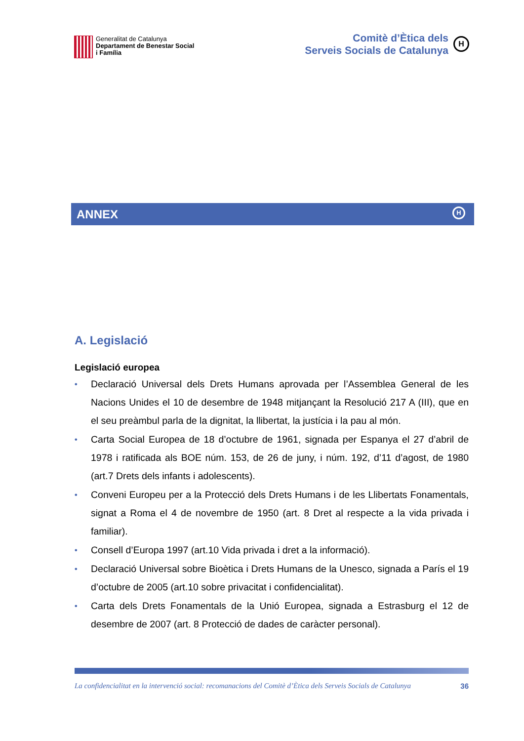Generalitat de Catalunya
Departament de Benestar Social
i Família
Comitè d’Ètica dels
Serveis Socials de Catalunya
H
ANNEX
H
A. Legislació
Legislació europea
• Declaració Universal dels Drets Humans aprovada per l’Assemblea General de les Nacions Unides el 10 de desembre de 1948 mitjançant la Resolució 217 A (III), que en el seu preàmbul parla de la dignitat, la llibertat, la justícia i la pau al món.
• Carta Social Europea de 18 d’octubre de 1961, signada per Espanya el 27 d’abril de 1978 i ratificada als BOE núm. 153, de 26 de juny, i núm. 192, d’11 d’agost, de 1980 (art.7 Drets dels infants i adolescents).
• Conveni Europeu per a la Protecció dels Drets Humans i de les Llibertats Fonamentals, signat a Roma el 4 de novembre de 1950 (art. 8 Dret al respecte a la vida privada i familiar).
• Consell d’Europa 1997 (art.10 Vida privada i dret a la informació).
• Declaració Universal sobre Bioètica i Drets Humans de la Unesco, signada a París el 19 d’octubre de 2005 (art.10 sobre privacitat i confidencialitat).
• Carta dels Drets Fonamentals de la Unió Europea, signada a Estrasburg el 12 de desembre de 2007 (art. 8 Protecció de dades de caràcter personal).
La confidencialitat en la intervenció social: recomanacions del Comitè d’Ètica dels Serveis Socials de Catalunya 36